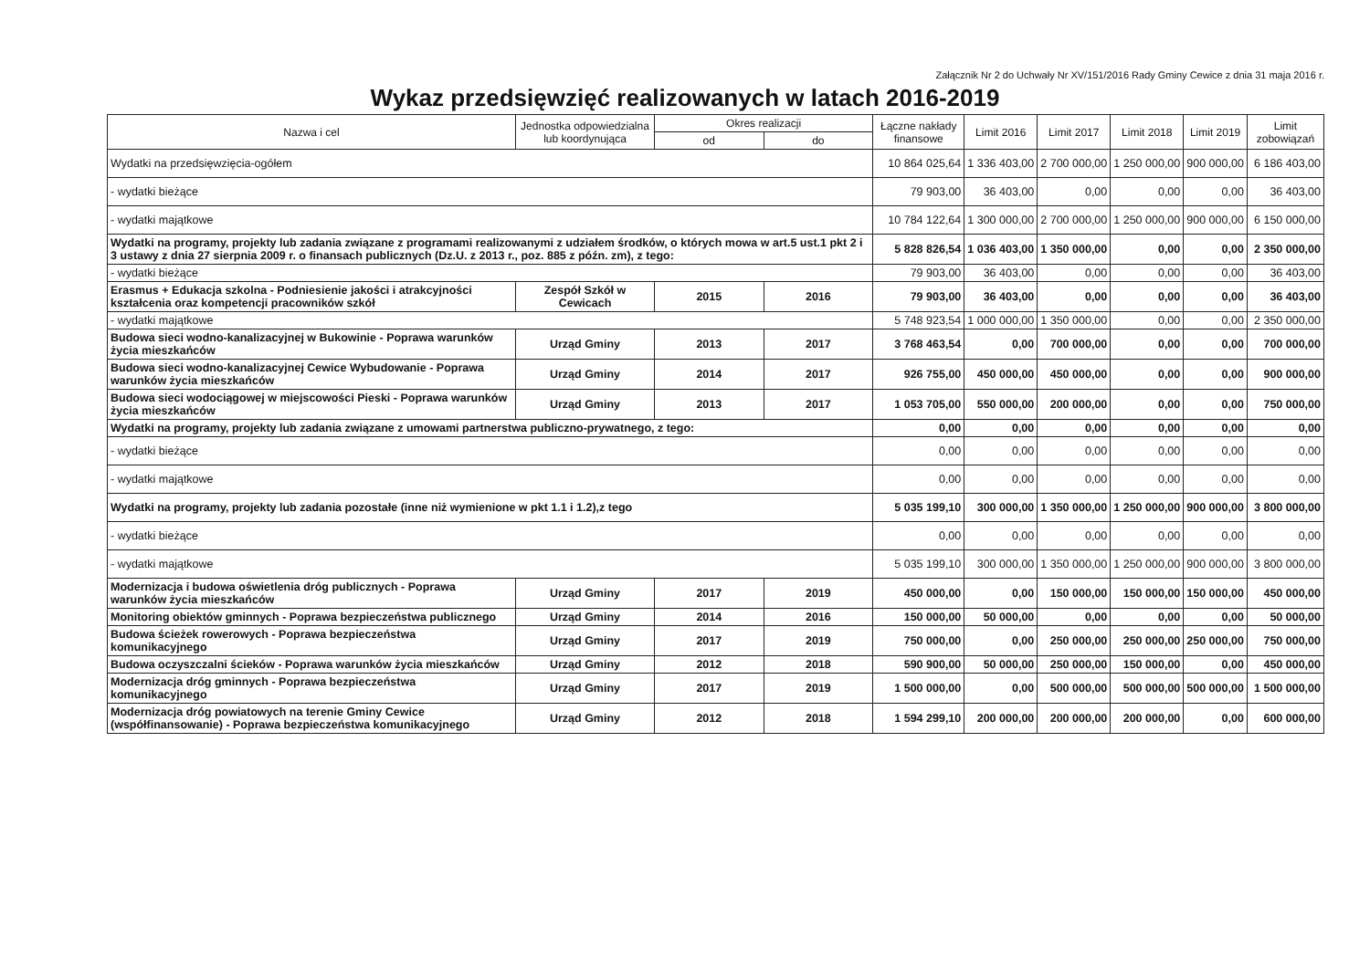Załącznik Nr 2 do Uchwały Nr XV/151/2016 Rady Gminy Cewice z dnia 31 maja 2016 r.
Wykaz przedsięwzięć realizowanych w latach 2016-2019
| Nazwa i cel | Jednostka odpowiedzialna lub koordynująca | Okres realizacji | | Łączne nakłady finansowe | Limit 2016 | Limit 2017 | Limit 2018 | Limit 2019 | Limit zobowiązań |
| --- | --- | --- | --- | --- | --- | --- | --- | --- | --- |
| | | od | do | | | | | | |
| Wydatki na przedsięwzięcia-ogółem | | | | 10 864 025,64 | 1 336 403,00 | 2 700 000,00 | 1 250 000,00 | 900 000,00 | 6 186 403,00 |
| - wydatki bieżące | | | | 79 903,00 | 36 403,00 | 0,00 | 0,00 | 0,00 | 36 403,00 |
| - wydatki majątkowe | | | | 10 784 122,64 | 1 300 000,00 | 2 700 000,00 | 1 250 000,00 | 900 000,00 | 6 150 000,00 |
| Wydatki na programy, projekty lub zadania związane z programami realizowanymi z udziałem środków, o których mowa w art.5 ust.1 pkt 2 i 3 ustawy z dnia 27 sierpnia 2009 r. o finansach publicznych (Dz.U. z 2013 r., poz. 885 z późn. zm), z tego: | | | | 5 828 826,54 | 1 036 403,00 | 1 350 000,00 | 0,00 | 0,00 | 2 350 000,00 |
| - wydatki bieżące | | | | 79 903,00 | 36 403,00 | 0,00 | 0,00 | 0,00 | 36 403,00 |
| Erasmus + Edukacja szkolna - Podniesienie jakości i atrakcyjności kształcenia oraz kompetencji pracowników szkół | Zespół Szkół w Cewicach | 2015 | 2016 | 79 903,00 | 36 403,00 | 0,00 | 0,00 | 0,00 | 36 403,00 |
| - wydatki majątkowe | | | | 5 748 923,54 | 1 000 000,00 | 1 350 000,00 | 0,00 | 0,00 | 2 350 000,00 |
| Budowa sieci wodno-kanalizacyjnej w Bukowinie - Poprawa warunków życia mieszkańców | Urząd Gminy | 2013 | 2017 | 3 768 463,54 | 0,00 | 700 000,00 | 0,00 | 0,00 | 700 000,00 |
| Budowa sieci wodno-kanalizacyjnej Cewice Wybudowanie - Poprawa warunków życia mieszkańców | Urząd Gminy | 2014 | 2017 | 926 755,00 | 450 000,00 | 450 000,00 | 0,00 | 0,00 | 900 000,00 |
| Budowa sieci wodociągowej w miejscowości Pieski - Poprawa warunków życia mieszkańców | Urząd Gminy | 2013 | 2017 | 1 053 705,00 | 550 000,00 | 200 000,00 | 0,00 | 0,00 | 750 000,00 |
| Wydatki na programy, projekty lub zadania związane z umowami partnerstwa publiczno-prywatnego, z tego: | | | | 0,00 | 0,00 | 0,00 | 0,00 | 0,00 | 0,00 |
| - wydatki bieżące | | | | 0,00 | 0,00 | 0,00 | 0,00 | 0,00 | 0,00 |
| - wydatki majątkowe | | | | 0,00 | 0,00 | 0,00 | 0,00 | 0,00 | 0,00 |
| Wydatki na programy, projekty lub zadania pozostałe (inne niż wymienione w pkt 1.1 i 1.2),z tego | | | | 5 035 199,10 | 300 000,00 | 1 350 000,00 | 1 250 000,00 | 900 000,00 | 3 800 000,00 |
| - wydatki bieżące | | | | 0,00 | 0,00 | 0,00 | 0,00 | 0,00 | 0,00 |
| - wydatki majątkowe | | | | 5 035 199,10 | 300 000,00 | 1 350 000,00 | 1 250 000,00 | 900 000,00 | 3 800 000,00 |
| Modernizacja i budowa oświetlenia dróg publicznych - Poprawa warunków życia mieszkańców | Urząd Gminy | 2017 | 2019 | 450 000,00 | 0,00 | 150 000,00 | 150 000,00 | 150 000,00 | 450 000,00 |
| Monitoring obiektów gminnych - Poprawa bezpieczeństwa publicznego | Urząd Gminy | 2014 | 2016 | 150 000,00 | 50 000,00 | 0,00 | 0,00 | 0,00 | 50 000,00 |
| Budowa ścieżek rowerowych - Poprawa bezpieczeństwa komunikacyjnego | Urząd Gminy | 2017 | 2019 | 750 000,00 | 0,00 | 250 000,00 | 250 000,00 | 250 000,00 | 750 000,00 |
| Budowa oczyszczalni ścieków - Poprawa warunków życia mieszkańców | Urząd Gminy | 2012 | 2018 | 590 900,00 | 50 000,00 | 250 000,00 | 150 000,00 | 0,00 | 450 000,00 |
| Modernizacja dróg gminnych - Poprawa bezpieczeństwa komunikacyjnego | Urząd Gminy | 2017 | 2019 | 1 500 000,00 | 0,00 | 500 000,00 | 500 000,00 | 500 000,00 | 1 500 000,00 |
| Modernizacja dróg powiatowych na terenie Gminy Cewice (współfinansowanie) - Poprawa bezpieczeństwa komunikacyjnego | Urząd Gminy | 2012 | 2018 | 1 594 299,10 | 200 000,00 | 200 000,00 | 200 000,00 | 0,00 | 600 000,00 |